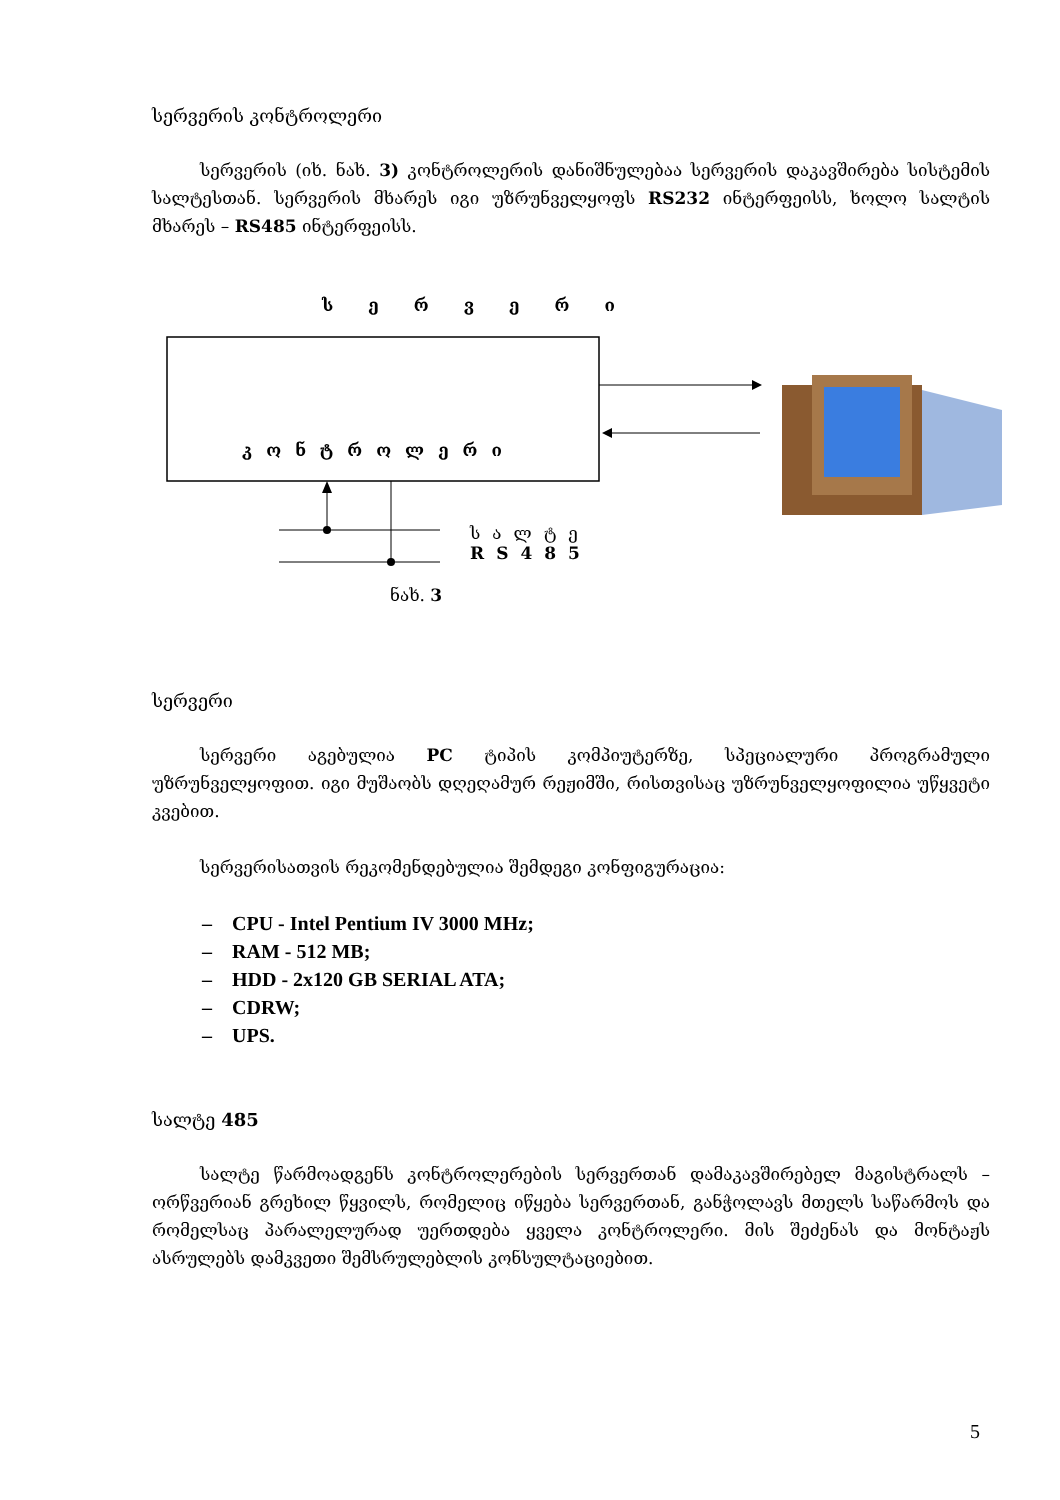სერვერის კონტროლერი
სერვერის (იხ. ნახ. 3) კონტროლერის დანიშნულებაა სერვერის დაკავშირება სისტემის სალტესთან. სერვერის მხარეს იგი უზრუნველყოფს RS232 ინტერფეისს, ხოლო სალტის მხარეს – RS485 ინტერფეისს.
სერვერი
კონტროლერი
სალტე
RS485
ნახ. 3
სერვერი
სერვერი აგებულია PC ტიპის კომპიუტერზე, სპეციალური პროგრამული უზრუნველყოფით. იგი მუშაობს დღეღამურ რეჟიმში, რისთვისაც უზრუნველყოფილია უწყვეტი კვებით.
სერვერისათვის რეკომენდებულია შემდეგი კონფიგურაცია:
– CPU - Intel Pentium IV 3000 MHz;
– RAM - 512 MB;
– HDD - 2x120 GB SERIAL ATA;
– CDRW;
– UPS.
სალტე 485
სალტე წარმოადგენს კონტროლერების სერვერთან დამაკავშირებელ მაგისტრალს – ორწვერიან გრეხილ წყვილს, რომელიც იწყება სერვერთან, განჭოლავს მთელს საწარმოს და რომელსაც პარალელურად უერთდება ყველა კონტროლერი. მის შეძენას და მონტაჟს ასრულებს დამკვეთი შემსრულებლის კონსულტაციებით.
5